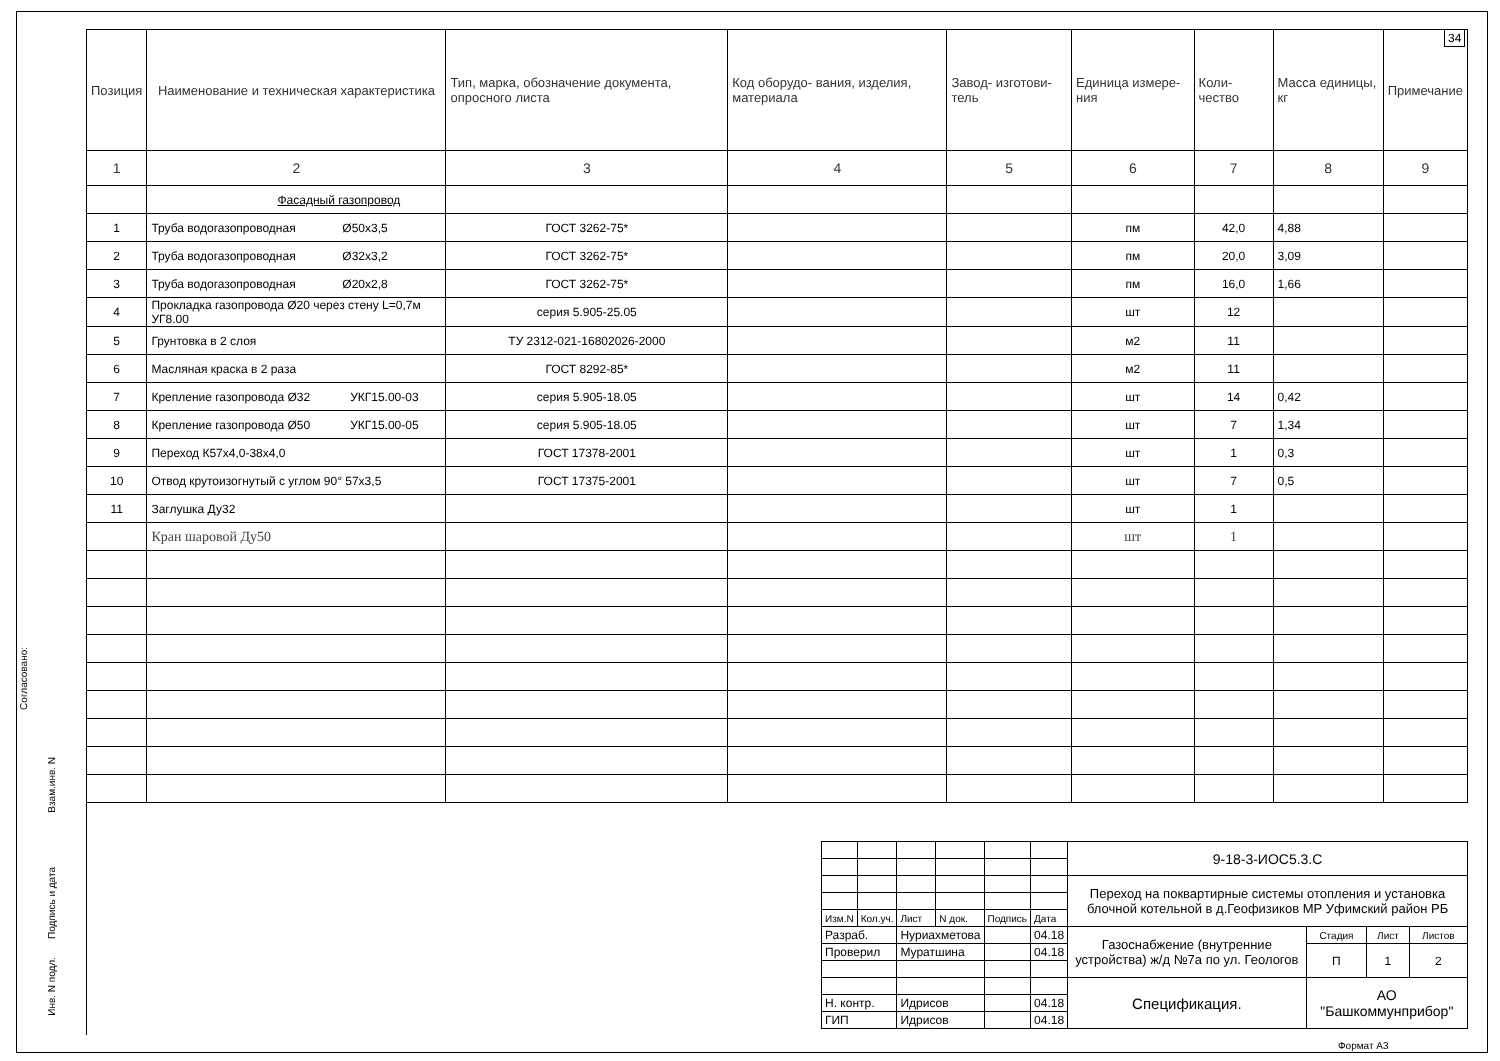34
Согласовано:
Взам.инв. N
Подпись и дата
Инв. N подл.
| Позиция | Наименование и техническая характеристика | Тип, марка, обозначение документа, опросного листа | Код оборудо- вания, изделия, материала | Завод- изготови- тель | Единица измере- ния | Коли- чество | Масса единицы, кг | Примечание |
| --- | --- | --- | --- | --- | --- | --- | --- | --- |
| 1 | 2 | 3 | 4 | 5 | 6 | 7 | 8 | 9 |
| | Фасадный газопровод | | | | | | | |
| 1 | Труба водогазопроводная Ø50x3,5 | ГОСТ 3262-75* | | | пм | 42,0 | 4,88 | |
| 2 | Труба водогазопроводная Ø32x3,2 | ГОСТ 3262-75* | | | пм | 20,0 | 3,09 | |
| 3 | Труба водогазопроводная Ø20x2,8 | ГОСТ 3262-75* | | | пм | 16,0 | 1,66 | |
| 4 | Прокладка газопровода Ø20 через стену L=0,7м УГ8.00 | серия 5.905-25.05 | | | шт | 12 | | |
| 5 | Грунтовка в 2 слоя | ТУ 2312-021-16802026-2000 | | | м2 | 11 | | |
| 6 | Масляная краска в 2 раза | ГОСТ 8292-85* | | | м2 | 11 | | |
| 7 | Крепление газопровода Ø32 УКГ15.00-03 | серия 5.905-18.05 | | | шт | 14 | 0,42 | |
| 8 | Крепление газопровода Ø50 УКГ15.00-05 | серия 5.905-18.05 | | | шт | 7 | 1,34 | |
| 9 | Переход К57x4,0-38x4,0 | ГОСТ 17378-2001 | | | шт | 1 | 0,3 | |
| 10 | Отвод крутоизогнутый с углом 90° 57x3,5 | ГОСТ 17375-2001 | | | шт | 7 | 0,5 | |
| 11 | Заглушка Ду32 | | | | шт | 1 | | |
| | Кран шаровой Ду50 | | | | шт | 1 | | |
| | | | | | | 9-18-3-ИОС5.3.С | | | |
| | | | | | | Переход на поквартирные системы отопления и установка блочной котельной в д.Геофизиков МР Уфимский район РБ | | | |
| Изм.N | Кол.уч. | Лист | N док. | Подпись | Дата | | | | |
| Разраб. | | Нуриахметова | | | 04.18 | Газоснабжение (внутренние устройства) ж/д №7а по ул. Геологов | Стадия | Лист | Листов |
| Проверил | | Муратшина | | | 04.18 | | П | 1 | 2 |
| | | | | | | Спецификация. | АО "Башкоммунприбор" | | |
| Н. контр. | | Идрисов | | | 04.18 | | | | |
| ГИП | | Идрисов | | | 04.18 | | | | |
Формат А3